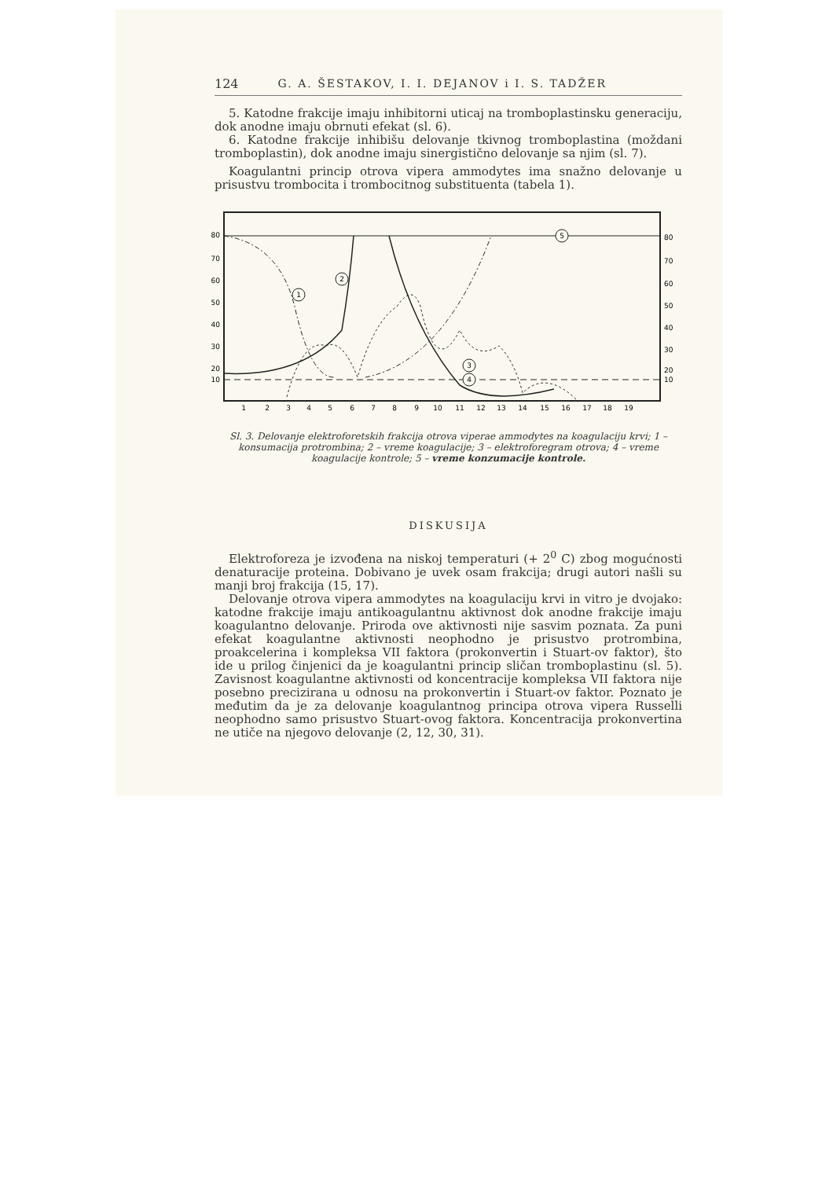124 G. A. ŠESTAKOV, I. I. DEJANOV i I. S. TADŽER
5. Katodne frakcije imaju inhibitorni uticaj na tromboplastinsku generaciju, dok anodne imaju obrnuti efekat (sl. 6).
6. Katodne frakcije inhibišu delovanje tkivnog tromboplastina (moždani tromboplastin), dok anodne imaju sinergistično delovanje sa njim (sl. 7).
Koagulantni princip otrova vipera ammodytes ima snažno delovanje u prisustvu trombocita i trombocitnog substituenta (tabela 1).
80
70
60
50
40
30
20
10
80
70
60
50
40
30
20
10
1
2
3
4
5
6
7
8
9
10
11
12
13
14
15
16
17
18
19
1
2
3
4
5
Sl. 3. Delovanje elektroforetskih frakcija otrova viperae ammodytes na koagulaciju krvi; 1 – konsumacija protrombina; 2 – vreme koagulacije; 3 – elektroforegram otrova; 4 – vreme koagulacije kontrole; 5 – vreme konzumacije kontrole.
DISKUSIJA
Elektroforeza je izvođena na niskoj temperaturi (+ 2<sup>0</sup> C) zbog mogućnosti denaturacije proteina. Dobivano je uvek osam frakcija; drugi autori našli su manji broj frakcija (15, 17).
Delovanje otrova vipera ammodytes na koagulaciju krvi in vitro je dvojako: katodne frakcije imaju antikoagulantnu aktivnost dok anodne frakcije imaju koagulantno delovanje. Priroda ove aktivnosti nije sasvim poznata. Za puni efekat koagulantne aktivnosti neophodno je prisustvo protrombina, proakcelerina i kompleksa VII faktora (prokonvertin i Stuart-ov faktor), što ide u prilog činjenici da je koagulantni princip sličan tromboplastinu (sl. 5). Zavisnost koagulantne aktivnosti od koncentracije kompleksa VII faktora nije posebno precizirana u odnosu na prokonvertin i Stuart-ov faktor. Poznato je međutim da je za delovanje koagulantnog principa otrova vipera Russelli neophodno samo prisustvo Stuart-ovog faktora. Koncentracija prokonvertina ne utiče na njegovo delovanje (2, 12, 30, 31).